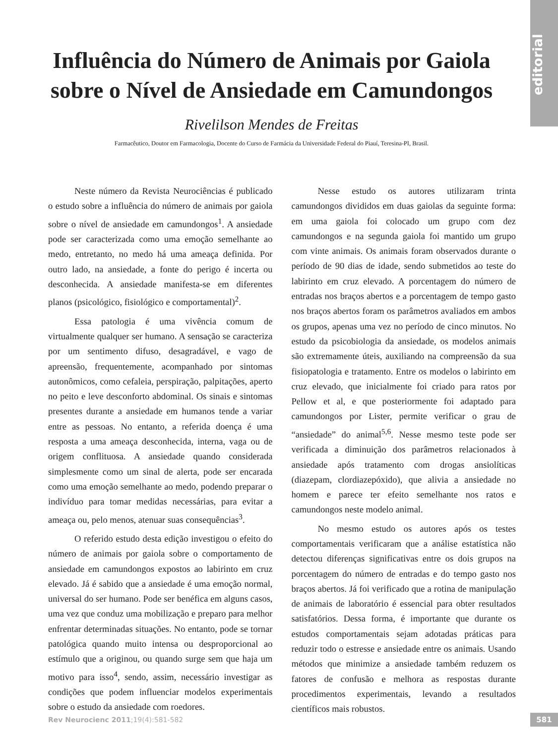editorial
Influência do Número de Animais por Gaiola sobre o Nível de Ansiedade em Camundongos
Rivelilson Mendes de Freitas
Farmacêutico, Doutor em Farmacologia, Docente do Curso de Farmácia da Universidade Federal do Piauí, Teresina-PI, Brasil.
Neste número da Revista Neurociências é publicado o estudo sobre a influência do número de animais por gaiola sobre o nível de ansiedade em camundongos<sup>1</sup>. A ansiedade pode ser caracterizada como uma emoção semelhante ao medo, entretanto, no medo há uma ameaça definida. Por outro lado, na ansiedade, a fonte do perigo é incerta ou desconhecida. A ansiedade manifesta-se em diferentes planos (psicológico, fisiológico e comportamental)<sup>2</sup>.
Essa patologia é uma vivência comum de virtualmente qualquer ser humano. A sensação se caracteriza por um sentimento difuso, desagradável, e vago de apreensão, frequentemente, acompanhado por sintomas autonômicos, como cefaleia, perspiração, palpitações, aperto no peito e leve desconforto abdominal. Os sinais e sintomas presentes durante a ansiedade em humanos tende a variar entre as pessoas. No entanto, a referida doença é uma resposta a uma ameaça desconhecida, interna, vaga ou de origem conflituosa. A ansiedade quando considerada simplesmente como um sinal de alerta, pode ser encarada como uma emoção semelhante ao medo, podendo preparar o indivíduo para tomar medidas necessárias, para evitar a ameaça ou, pelo menos, atenuar suas consequências<sup>3</sup>.
O referido estudo desta edição investigou o efeito do número de animais por gaiola sobre o comportamento de ansiedade em camundongos expostos ao labirinto em cruz elevado. Já é sabido que a ansiedade é uma emoção normal, universal do ser humano. Pode ser benéfica em alguns casos, uma vez que conduz uma mobilização e preparo para melhor enfrentar determinadas situações. No entanto, pode se tornar patológica quando muito intensa ou desproporcional ao estímulo que a originou, ou quando surge sem que haja um motivo para isso<sup>4</sup>, sendo, assim, necessário investigar as condições que podem influenciar modelos experimentais sobre o estudo da ansiedade com roedores.
Nesse estudo os autores utilizaram trinta camundongos divididos em duas gaiolas da seguinte forma: em uma gaiola foi colocado um grupo com dez camundongos e na segunda gaiola foi mantido um grupo com vinte animais. Os animais foram observados durante o período de 90 dias de idade, sendo submetidos ao teste do labirinto em cruz elevado. A porcentagem do número de entradas nos braços abertos e a porcentagem de tempo gasto nos braços abertos foram os parâmetros avaliados em ambos os grupos, apenas uma vez no período de cinco minutos. No estudo da psicobiologia da ansiedade, os modelos animais são extremamente úteis, auxiliando na compreensão da sua fisiopatologia e tratamento. Entre os modelos o labirinto em cruz elevado, que inicialmente foi criado para ratos por Pellow et al, e que posteriormente foi adaptado para camundongos por Lister, permite verificar o grau de “ansiedade” do animal<sup>5,6</sup>. Nesse mesmo teste pode ser verificada a diminuição dos parâmetros relacionados à ansiedade após tratamento com drogas ansiolíticas (diazepam, clordiazepóxido), que alivia a ansiedade no homem e parece ter efeito semelhante nos ratos e camundongos neste modelo animal.
No mesmo estudo os autores após os testes comportamentais verificaram que a análise estatística não detectou diferenças significativas entre os dois grupos na porcentagem do número de entradas e do tempo gasto nos braços abertos. Já foi verificado que a rotina de manipulação de animais de laboratório é essencial para obter resultados satisfatórios. Dessa forma, é importante que durante os estudos comportamentais sejam adotadas práticas para reduzir todo o estresse e ansiedade entre os animais. Usando métodos que minimize a ansiedade também reduzem os fatores de confusão e melhora as respostas durante procedimentos experimentais, levando a resultados científicos mais robustos.
Rev Neurocienc 2011;19(4):581-582
581